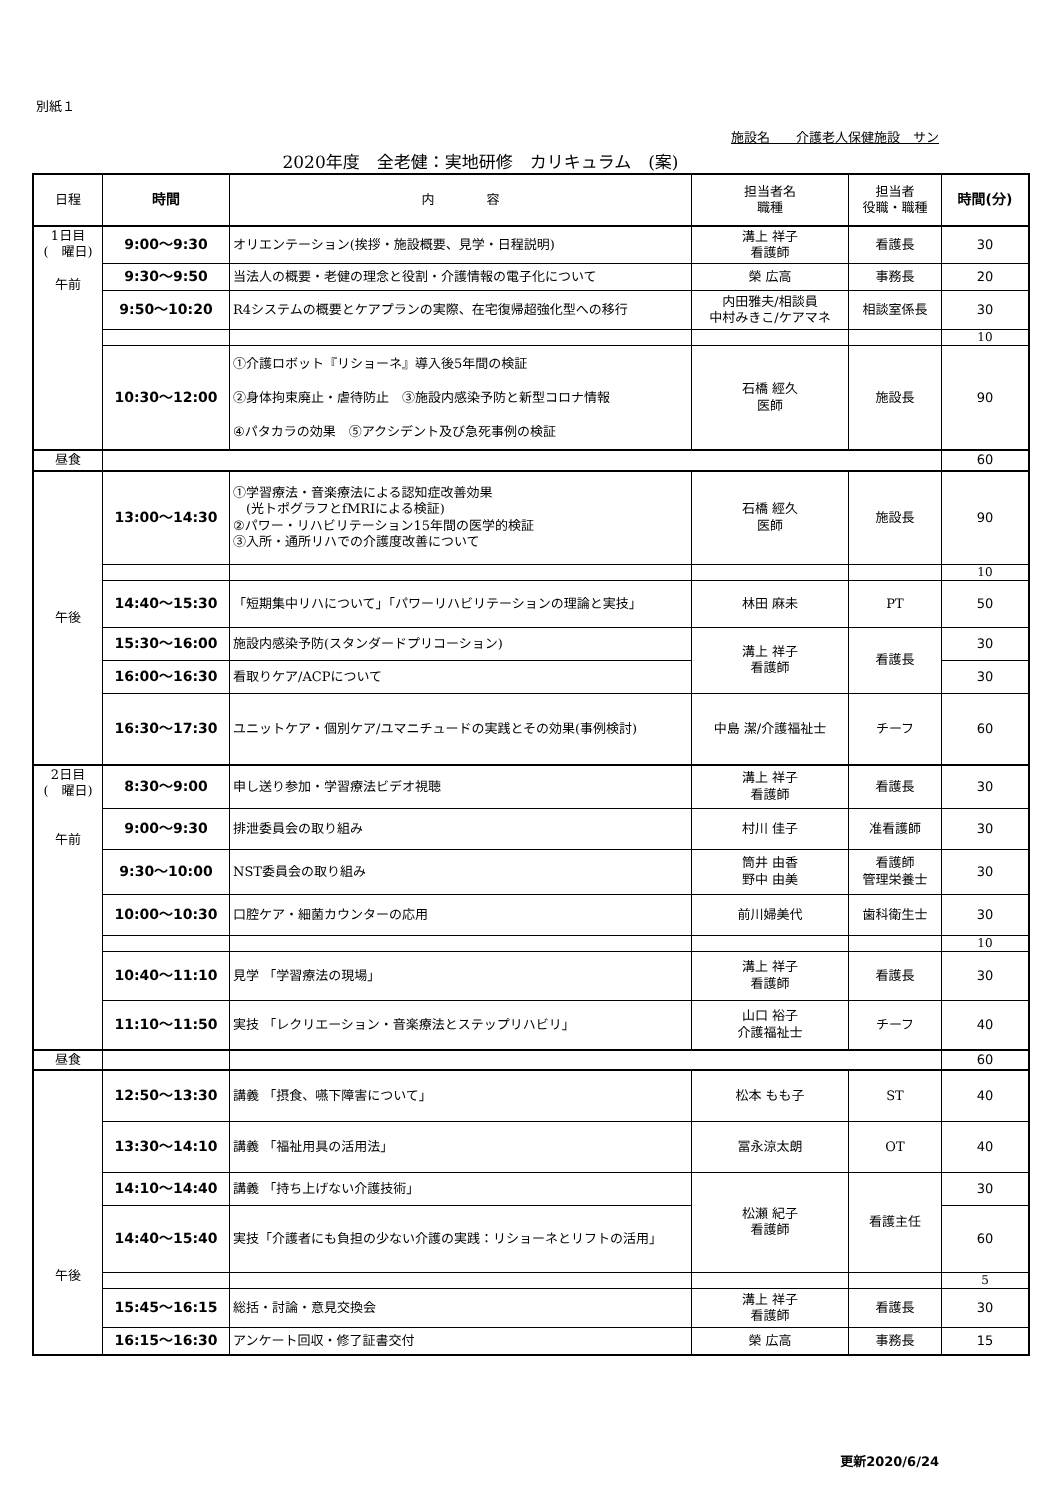別紙１
施設名　　介護老人保健施設　サン
2020年度　全老健：実地研修　カリキュラム　(案)
| 日程 | 時間 | 内 容 | 担当者名 職種 | 担当者 役職・職種 | 時間(分) |
| --- | --- | --- | --- | --- | --- |
| 1日目 ( 曜日) 午前 | 9:00～9:30 | オリエンテーション(挨拶・施設概要、見学・日程説明) | 溝上 祥子 看護師 | 看護長 | 30 |
| | 9:30～9:50 | 当法人の概要・老健の理念と役割・介護情報の電子化について | 榮 広高 | 事務長 | 20 |
| | 9:50～10:20 | R4システムの概要とケアプランの実際、在宅復帰超強化型への移行 | 内田雅夫/相談員 中村みきこ/ケアマネ | 相談室係長 | 30 |
| | | | | | 10 |
| | 10:30～12:00 | ①介護ロボット『リショーネ』導入後5年間の検証 ②身体拘束廃止・虐待防止 ③施設内感染予防と新型コロナ情報 ④パタカラの効果 ⑤アクシデント及び急死事例の検証 | 石橋 經久 医師 | 施設長 | 90 |
| 昼食 | | | | | 60 |
| 午後 | 13:00～14:30 | ①学習療法・音楽療法による認知症改善効果 (光トポグラフとfMRIによる検証) ②パワー・リハビリテーション15年間の医学的検証 ③入所・通所リハでの介護度改善について | 石橋 經久 医師 | 施設長 | 90 |
| | | | | | 10 |
| | 14:40～15:30 | 「短期集中リハについて」「パワーリハビリテーションの理論と実技」 | 林田 麻未 | PT | 50 |
| | 15:30～16:00 | 施設内感染予防(スタンダードプリコーション) | 溝上 祥子 看護師 | 看護長 | 30 |
| | 16:00～16:30 | 看取りケア/ACPについて | | | 30 |
| | 16:30～17:30 | ユニットケア・個別ケア/ユマニチュードの実践とその効果(事例検討) | 中島 潔/介護福祉士 | チーフ | 60 |
| 2日目 ( 曜日) 午前 | 8:30～9:00 | 申し送り参加・学習療法ビデオ視聴 | 溝上 祥子 看護師 | 看護長 | 30 |
| | 9:00～9:30 | 排泄委員会の取り組み | 村川 佳子 | 准看護師 | 30 |
| | 9:30～10:00 | NST委員会の取り組み | 筒井 由香 野中 由美 | 看護師 管理栄養士 | 30 |
| | 10:00～10:30 | 口腔ケア・細菌カウンターの応用 | 前川婦美代 | 歯科衛生士 | 30 |
| | | | | | 10 |
| | 10:40～11:10 | 見学 「学習療法の現場」 | 溝上 祥子 看護師 | 看護長 | 30 |
| | 11:10～11:50 | 実技 「レクリエーション・音楽療法とステップリハビリ」 | 山口 裕子 介護福祉士 | チーフ | 40 |
| 昼食 | | | | | 60 |
| 午後 | 12:50～13:30 | 講義 「摂食、嚥下障害について」 | 松本 もも子 | ST | 40 |
| | 13:30～14:10 | 講義 「福祉用具の活用法」 | 冨永涼太朗 | OT | 40 |
| | 14:10～14:40 | 講義 「持ち上げない介護技術」 | 松瀬 紀子 看護師 | 看護主任 | 30 |
| | 14:40～15:40 | 実技「介護者にも負担の少ない介護の実践：リショーネとリフトの活用」 | | | 60 |
| | | | | | 5 |
| | 15:45～16:15 | 総括・討論・意見交換会 | 溝上 祥子 看護師 | 看護長 | 30 |
| | 16:15～16:30 | アンケート回収・修了証書交付 | 榮 広高 | 事務長 | 15 |
更新2020/6/24